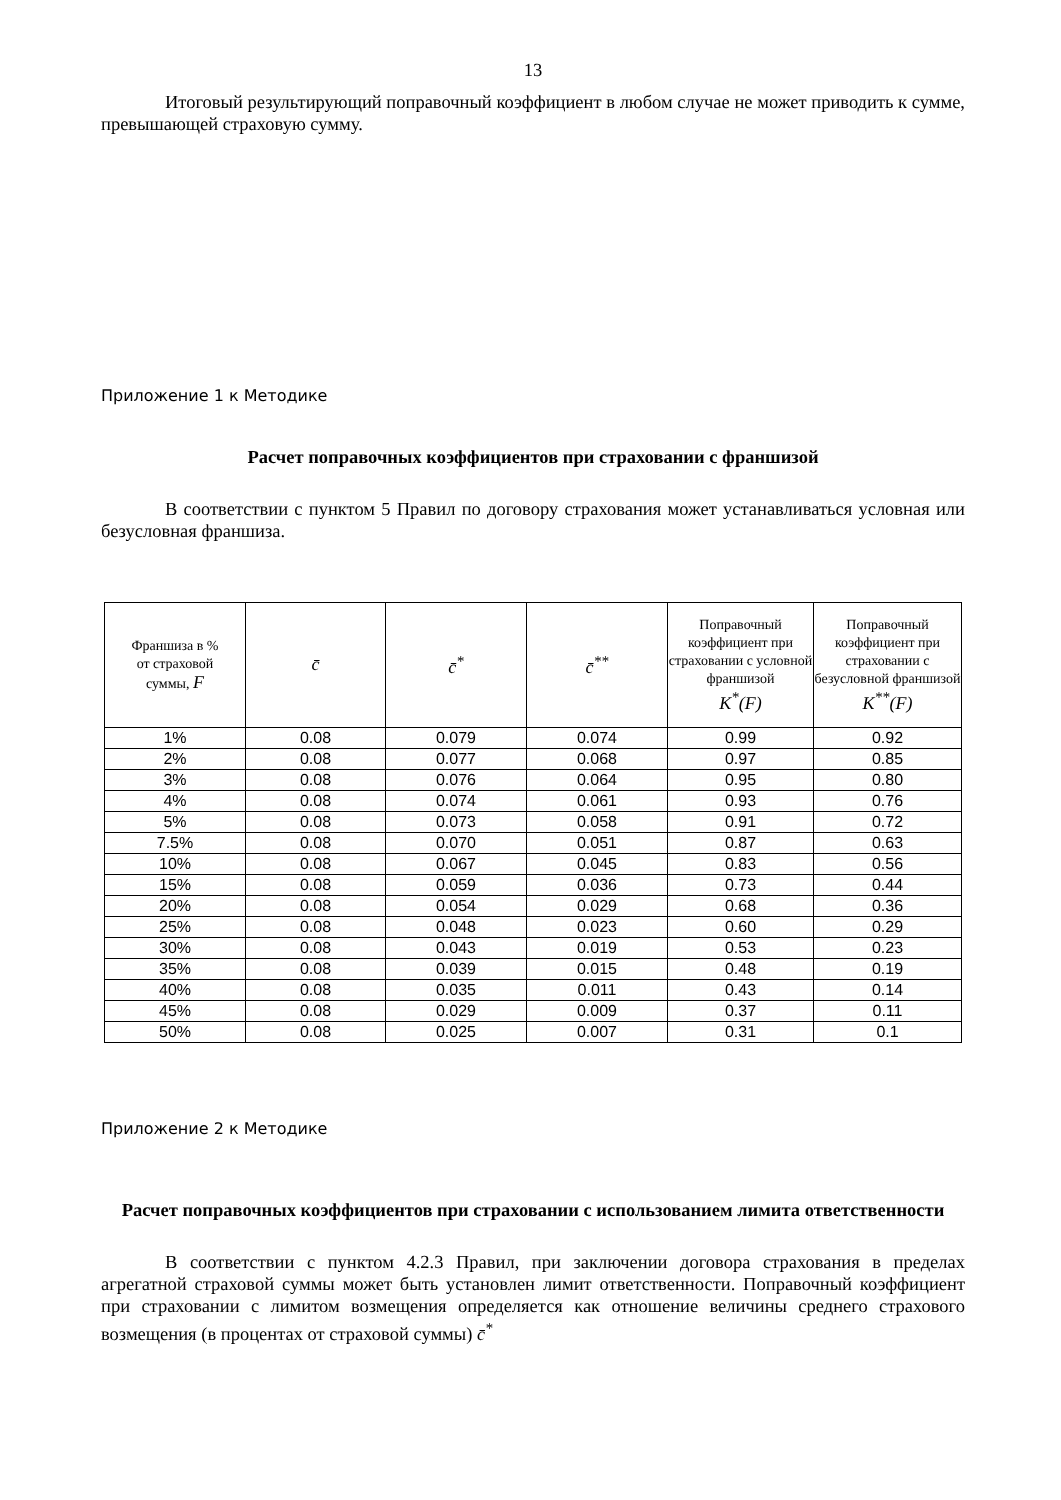13
Итоговый результирующий поправочный коэффициент в любом случае не может приводить к сумме, превышающей страховую сумму.
Приложение 1 к Методике
Расчет поправочных коэффициентов при страховании с франшизой
В соответствии с пунктом 5 Правил по договору страхования может устанавливаться условная или безусловная франшиза.
| Франшиза в % от страховой суммы, F | c̄ | c̄<sup>*</sup> | c̄<sup>**</sup> | Поправочный коэффициент при страховании с условной франшизой K<sup>*</sup>(F) | Поправочный коэффициент при страховании с безусловной франшизой K<sup>**</sup>(F) |
| --- | --- | --- | --- | --- | --- |
| 1% | 0.08 | 0.079 | 0.074 | 0.99 | 0.92 |
| 2% | 0.08 | 0.077 | 0.068 | 0.97 | 0.85 |
| 3% | 0.08 | 0.076 | 0.064 | 0.95 | 0.80 |
| 4% | 0.08 | 0.074 | 0.061 | 0.93 | 0.76 |
| 5% | 0.08 | 0.073 | 0.058 | 0.91 | 0.72 |
| 7.5% | 0.08 | 0.070 | 0.051 | 0.87 | 0.63 |
| 10% | 0.08 | 0.067 | 0.045 | 0.83 | 0.56 |
| 15% | 0.08 | 0.059 | 0.036 | 0.73 | 0.44 |
| 20% | 0.08 | 0.054 | 0.029 | 0.68 | 0.36 |
| 25% | 0.08 | 0.048 | 0.023 | 0.60 | 0.29 |
| 30% | 0.08 | 0.043 | 0.019 | 0.53 | 0.23 |
| 35% | 0.08 | 0.039 | 0.015 | 0.48 | 0.19 |
| 40% | 0.08 | 0.035 | 0.011 | 0.43 | 0.14 |
| 45% | 0.08 | 0.029 | 0.009 | 0.37 | 0.11 |
| 50% | 0.08 | 0.025 | 0.007 | 0.31 | 0.1 |
Приложение 2 к Методике
Расчет поправочных коэффициентов при страховании с использованием лимита ответственности
В соответствии с пунктом 4.2.3 Правил, при заключении договора страхования в пределах агрегатной страховой суммы может быть установлен лимит ответственности. Поправочный коэффициент при страховании с лимитом возмещения определяется как отношение величины среднего страхового возмещения (в процентах от страховой суммы) c̄<sup>*</sup>